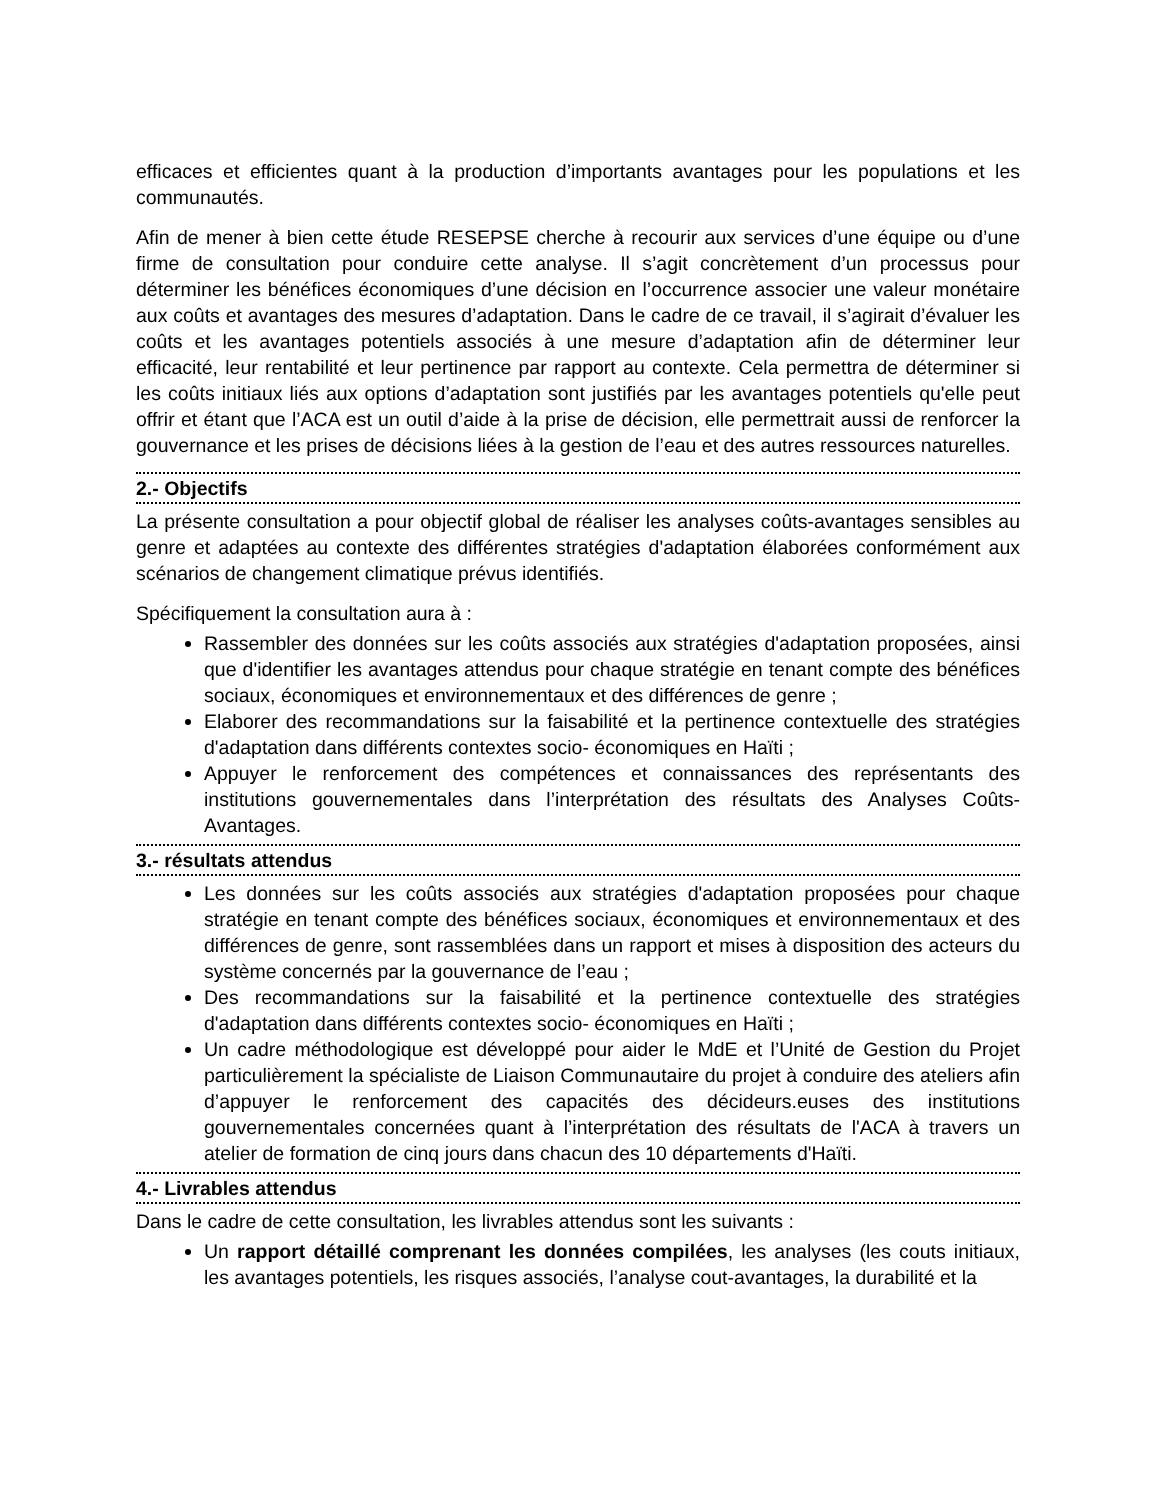efficaces et efficientes quant à la production d’importants avantages pour les populations et les communautés.
Afin de mener à bien cette étude RESEPSE cherche à recourir aux services d’une équipe ou d’une firme de consultation pour conduire cette analyse. Il s’agit concrètement d’un processus pour déterminer les bénéfices économiques d’une décision en l’occurrence associer une valeur monétaire aux coûts et avantages des mesures d’adaptation. Dans le cadre de ce travail, il s’agirait d’évaluer les coûts et les avantages potentiels associés à une mesure d’adaptation afin de déterminer leur efficacité, leur rentabilité et leur pertinence par rapport au contexte. Cela permettra de déterminer si les coûts initiaux liés aux options d’adaptation sont justifiés par les avantages potentiels qu'elle peut offrir et étant que l’ACA est un outil d’aide à la prise de décision, elle permettrait aussi de renforcer la gouvernance et les prises de décisions liées à la gestion de l’eau et des autres ressources naturelles.
2.- Objectifs
La présente consultation a pour objectif global de réaliser les analyses coûts-avantages sensibles au genre et adaptées au contexte des différentes stratégies d'adaptation élaborées conformément aux scénarios de changement climatique prévus identifiés.
Spécifiquement la consultation aura à :
Rassembler des données sur les coûts associés aux stratégies d'adaptation proposées, ainsi que d'identifier les avantages attendus pour chaque stratégie en tenant compte des bénéfices sociaux, économiques et environnementaux et des différences de genre ;
Elaborer des recommandations sur la faisabilité et la pertinence contextuelle des stratégies d'adaptation dans différents contextes socio- économiques en Haïti ;
Appuyer le renforcement des compétences et connaissances des représentants des institutions gouvernementales dans l’interprétation des résultats des Analyses Coûts-Avantages.
3.- résultats attendus
Les données sur les coûts associés aux stratégies d'adaptation proposées pour chaque stratégie en tenant compte des bénéfices sociaux, économiques et environnementaux et des différences de genre, sont rassemblées dans un rapport et mises à disposition des acteurs du système concernés par la gouvernance de l’eau ;
Des recommandations sur la faisabilité et la pertinence contextuelle des stratégies d'adaptation dans différents contextes socio- économiques en Haïti ;
Un cadre méthodologique est développé pour aider le MdE et l’Unité de Gestion du Projet particulièrement la spécialiste de Liaison Communautaire du projet à conduire des ateliers afin d’appuyer le renforcement des capacités des décideurs.euses des institutions gouvernementales concernées quant à l’interprétation des résultats de l'ACA à travers un atelier de formation de cinq jours dans chacun des 10 départements d'Haïti.
4.- Livrables attendus
Dans le cadre de cette consultation, les livrables attendus sont les suivants :
Un rapport détaillé comprenant les données compilées, les analyses (les couts initiaux, les avantages potentiels, les risques associés, l’analyse cout-avantages, la durabilité et la